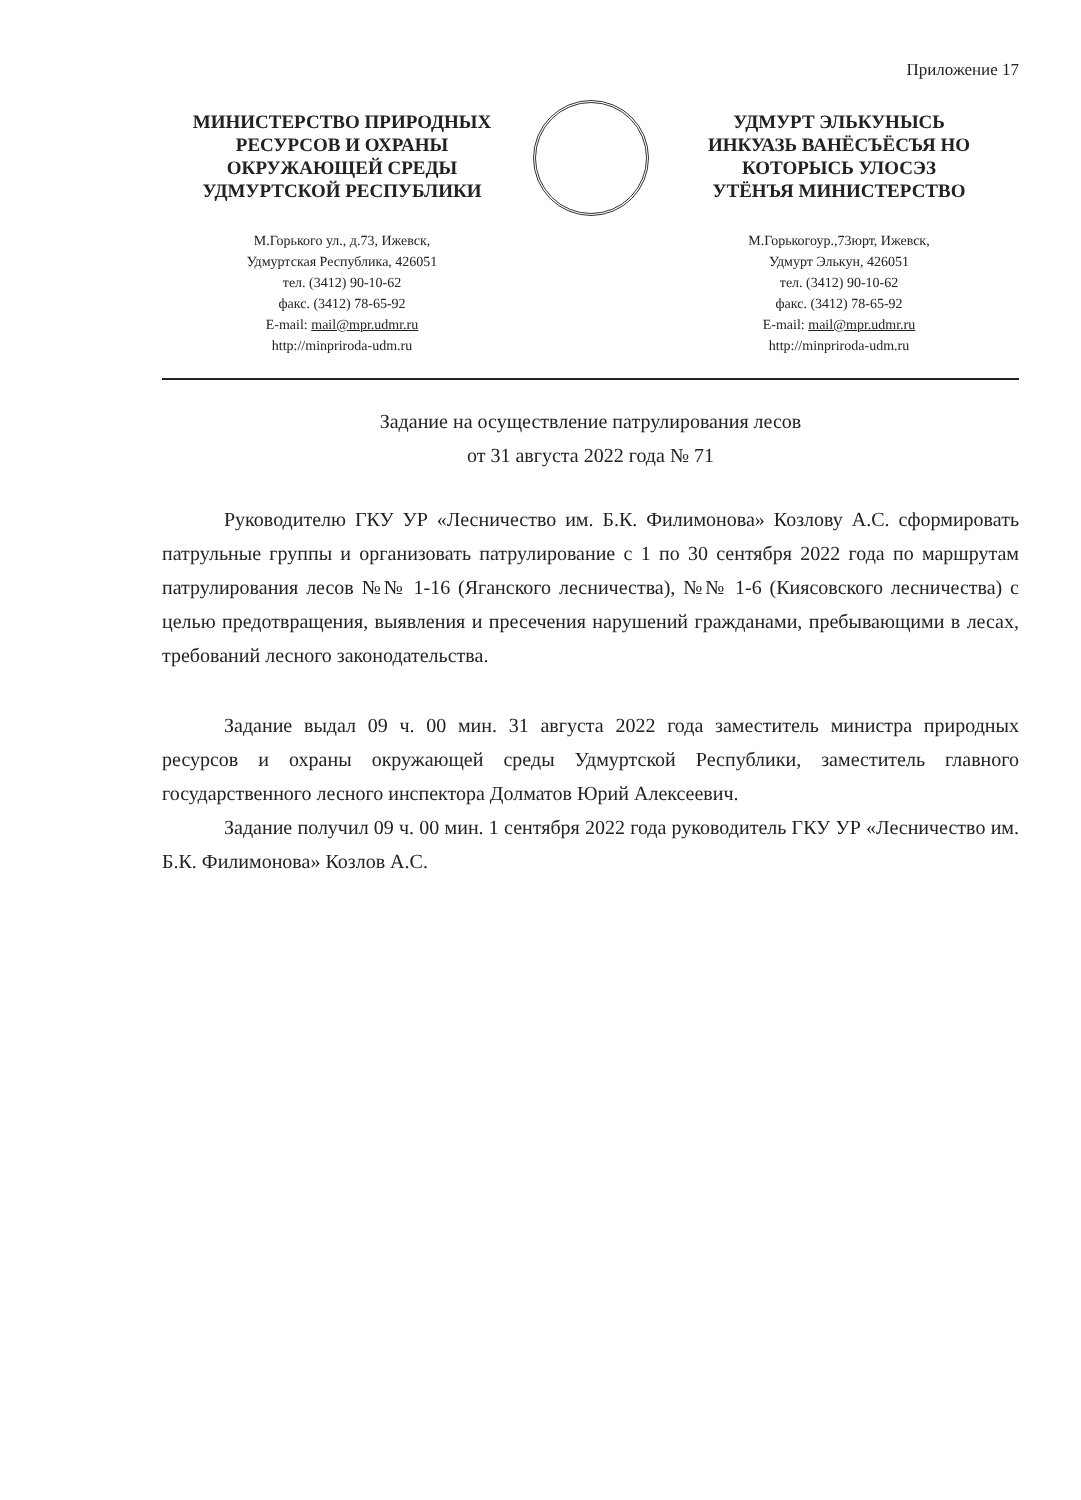Приложение 17
МИНИСТЕРСТВО ПРИРОДНЫХ
РЕСУРСОВ И ОХРАНЫ
ОКРУЖАЮЩЕЙ СРЕДЫ
УДМУРТСКОЙ РЕСПУБЛИКИ
М.Горького ул., д.73, Ижевск,
Удмуртская Республика, 426051
тел. (3412) 90-10-62
факс. (3412) 78-65-92
E-mail: mail@mpr.udmr.ru
http://minpriroda-udm.ru
УДМУРТ ЭЛЬКУНЫСЬ
ИНКУАЗЬ ВАНЁСЪЁСЪЯ НО
КОТОРЫСЬ УЛОСЭЗ
УТЁНЪЯ МИНИСТЕРСТВО
М.Горькогоур.,73юрт, Ижевск,
Удмурт Элькун, 426051
тел. (3412) 90-10-62
факс. (3412) 78-65-92
E-mail: mail@mpr.udmr.ru
http://minpriroda-udm.ru
Задание на осуществление патрулирования лесов
от 31 августа 2022 года № 71
Руководителю ГКУ УР «Лесничество им. Б.К. Филимонова» Козлову А.С. сформировать патрульные группы и организовать патрулирование с 1 по 30 сентября 2022 года по маршрутам патрулирования лесов №№ 1-16 (Яганского лесничества), №№ 1-6 (Киясовского лесничества) с целью предотвращения, выявления и пресечения нарушений гражданами, пребывающими в лесах, требований лесного законодательства.
Задание выдал 09 ч. 00 мин. 31 августа 2022 года заместитель министра природных ресурсов и охраны окружающей среды Удмуртской Республики, заместитель главного государственного лесного инспектора Долматов Юрий Алексеевич.
Задание получил 09 ч. 00 мин. 1 сентября 2022 года руководитель ГКУ УР «Лесничество им. Б.К. Филимонова» Козлов А.С.